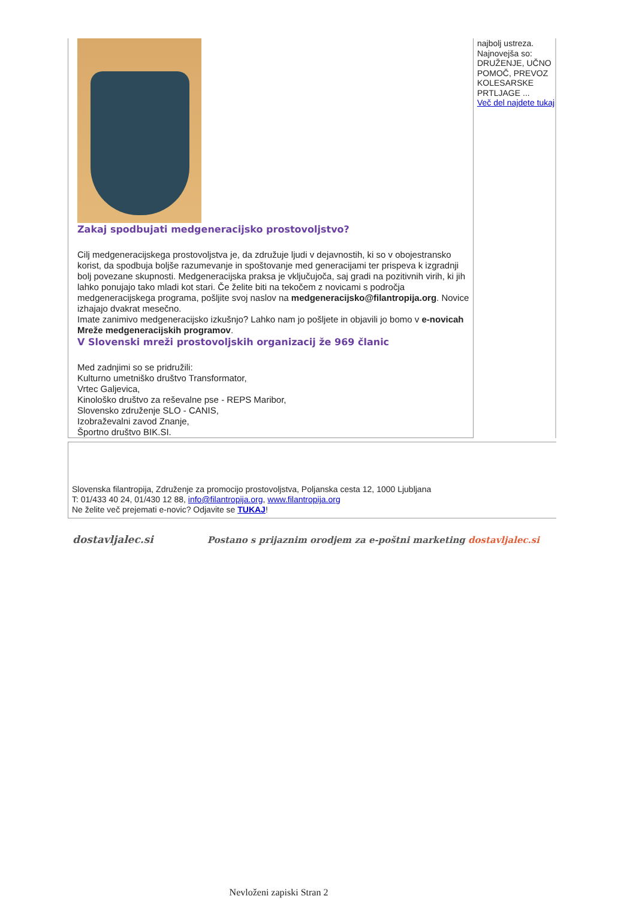Zakaj spodbujati medgeneracijsko prostovoljstvo?
Cilj medgeneracijskega prostovoljstva je, da združuje ljudi v dejavnostih, ki so v obojestransko korist, da spodbuja boljše razumevanje in spoštovanje med generacijami ter prispeva k izgradnji bolj povezane skupnosti. Medgeneracijska praksa je vključujoča, saj gradi na pozitivnih virih, ki jih lahko ponujajo tako mladi kot stari. Če želite biti na tekočem z novicami s področja medgeneracijskega programa, pošljite svoj naslov na medgeneracijsko@filantropija.org. Novice izhajajo dvakrat mesečno.
Imate zanimivo medgeneracijsko izkušnjo? Lahko nam jo pošljete in objavili jo bomo v e-novicah Mreže medgeneracijskih programov.
V Slovenski mreži prostovoljskih organizacij že 969 članic
Med zadnjimi so se pridružili:
Kulturno umetniško društvo Transformator,
Vrtec Galjevica,
Kinološko društvo za reševalne pse - REPS Maribor,
Slovensko združenje SLO - CANIS,
Izobraževalni zavod Znanje,
Športno društvo BIK.SI.
najbolj ustreza.
Najnovejša so: DRUŽENJE, UČNO POMOČ, PREVOZ KOLESARSKE PRTLJAGE ...
Več del najdete tukaj
Slovenska filantropija, Združenje za promocijo prostovoljstva, Poljanska cesta 12, 1000 Ljubljana
T: 01/433 40 24, 01/430 12 88, info@filantropija.org, www.filantropija.org
Ne želite več prejemati e-novic? Odjavite se TUKAJ!
dostavljalec.si Postano s prijaznim orodjem za e-poštni marketing dostavljalec.si
Nevloženi zapiski Stran 2